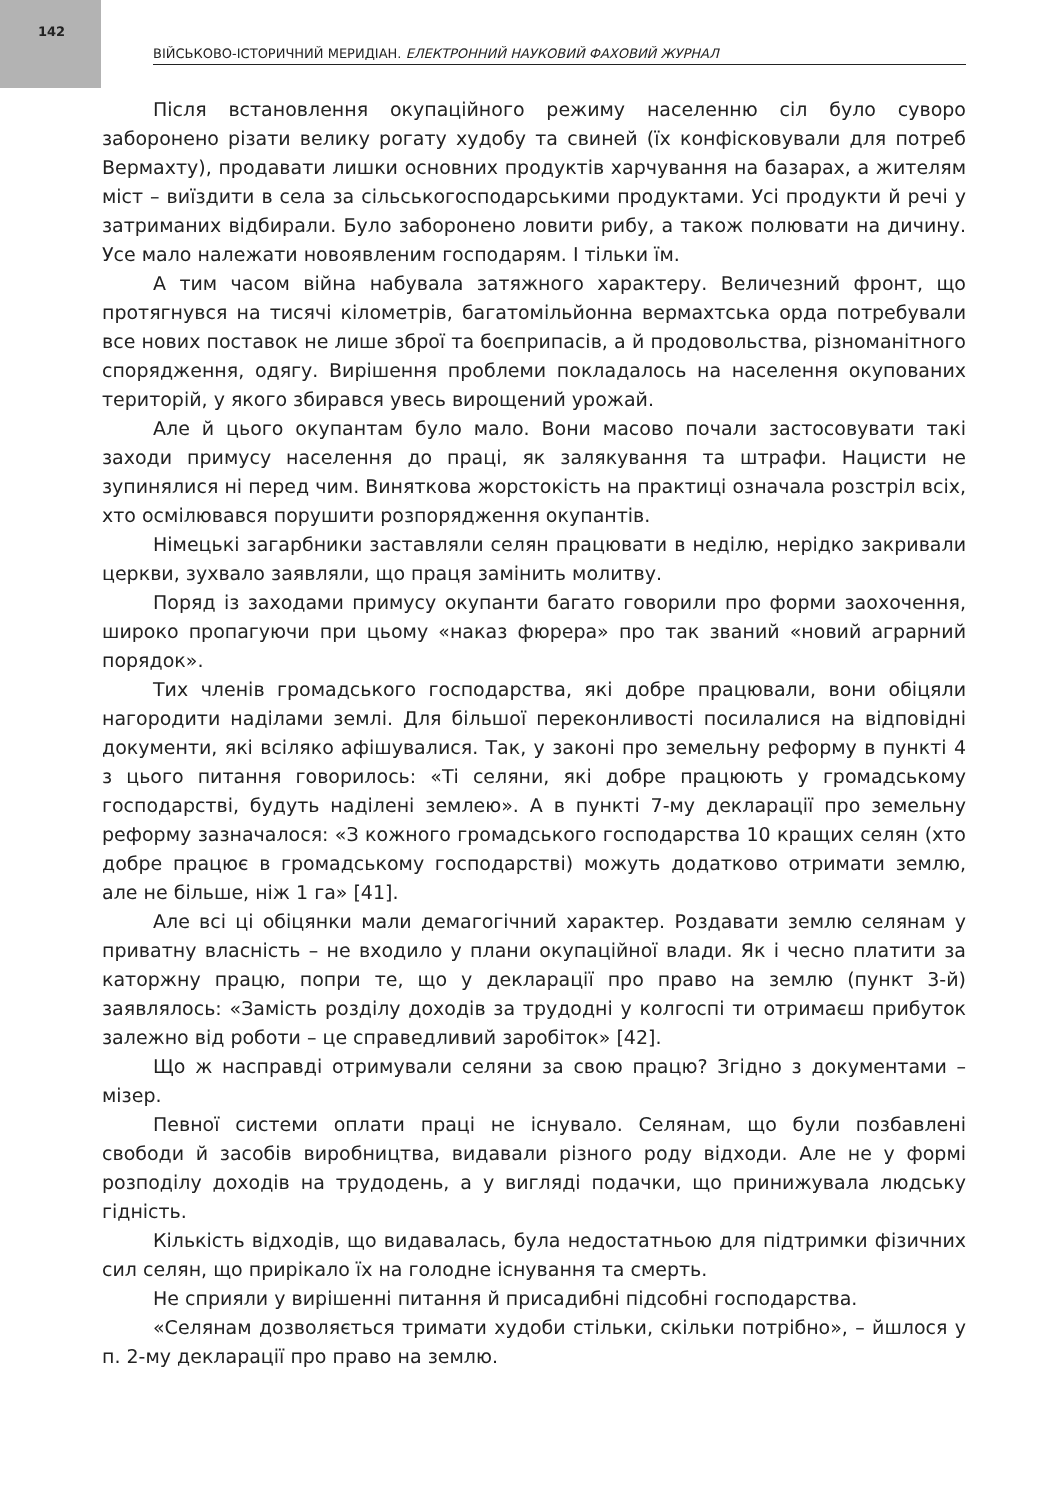142
ВІЙСЬКОВО-ІСТОРИЧНИЙ МЕРИДІАН. ЕЛЕКТРОННИЙ НАУКОВИЙ ФАХОВИЙ ЖУРНАЛ
Після встановлення окупаційного режиму населенню сіл було суворо заборонено різати велику рогату худобу та свиней (їх конфісковували для потреб Вермахту), продавати лишки основних продуктів харчування на базарах, а жителям міст – виїздити в села за сільськогосподарськими продуктами. Усі продукти й речі у затриманих відбирали. Було заборонено ловити рибу, а також полювати на дичину. Усе мало належати новоявленим господарям. І тільки їм.
А тим часом війна набувала затяжного характеру. Величезний фронт, що протягнувся на тисячі кілометрів, багатомільйонна вермахтська орда потребували все нових поставок не лише зброї та боєприпасів, а й продовольства, різноманітного спорядження, одягу. Вирішення проблеми покладалось на населення окупованих територій, у якого збирався увесь вирощений урожай.
Але й цього окупантам було мало. Вони масово почали застосовувати такі заходи примусу населення до праці, як залякування та штрафи. Нацисти не зупинялися ні перед чим. Виняткова жорстокість на практиці означала розстріл всіх, хто осмілювався порушити розпорядження окупантів.
Німецькі загарбники заставляли селян працювати в неділю, нерідко закривали церкви, зухвало заявляли, що праця замінить молитву.
Поряд із заходами примусу окупанти багато говорили про форми заохочення, широко пропагуючи при цьому «наказ фюрера» про так званий «новий аграрний порядок».
Тих членів громадського господарства, які добре працювали, вони обіцяли нагородити наділами землі. Для більшої переконливості посилалися на відповідні документи, які всіляко афішувалися. Так, у законі про земельну реформу в пункті 4 з цього питання говорилось: «Ті селяни, які добре працюють у громадському господарстві, будуть наділені землею». А в пункті 7-му декларації про земельну реформу зазначалося: «З кожного громадського господарства 10 кращих селян (хто добре працює в громадському господарстві) можуть додатково отримати землю, але не більше, ніж 1 га» [41].
Але всі ці обіцянки мали демагогічний характер. Роздавати землю селянам у приватну власність – не входило у плани окупаційної влади. Як і чесно платити за каторжну працю, попри те, що у декларації про право на землю (пункт 3-й) заявлялось: «Замість розділу доходів за трудодні у колгоспі ти отримаєш прибуток залежно від роботи – це справедливий заробіток» [42].
Що ж насправді отримували селяни за свою працю? Згідно з документами – мізер.
Певної системи оплати праці не існувало. Селянам, що були позбавлені свободи й засобів виробництва, видавали різного роду відходи. Але не у формі розподілу доходів на трудодень, а у вигляді подачки, що принижувала людську гідність.
Кількість відходів, що видавалась, була недостатньою для підтримки фізичних сил селян, що прирікало їх на голодне існування та смерть.
Не сприяли у вирішенні питання й присадибні підсобні господарства.
«Селянам дозволяється тримати худоби стільки, скільки потрібно», – йшлося у п. 2-му декларації про право на землю.